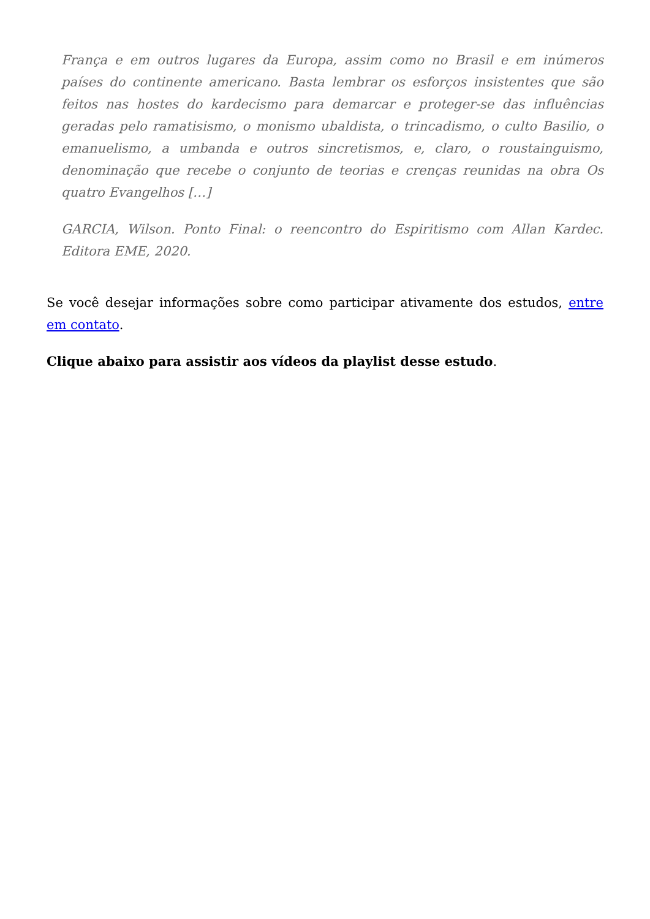França e em outros lugares da Europa, assim como no Brasil e em inúmeros países do continente americano. Basta lembrar os esforços insistentes que são feitos nas hostes do kardecismo para demarcar e proteger-se das influências geradas pelo ramatisismo, o monismo ubaldista, o trincadismo, o culto Basilio, o emanuelismo, a umbanda e outros sincretismos, e, claro, o roustainguismo, denominação que recebe o conjunto de teorias e crenças reunidas na obra Os quatro Evangelhos […]
GARCIA, Wilson. Ponto Final: o reencontro do Espiritismo com Allan Kardec. Editora EME, 2020.
Se você desejar informações sobre como participar ativamente dos estudos, entre em contato.
Clique abaixo para assistir aos vídeos da playlist desse estudo.